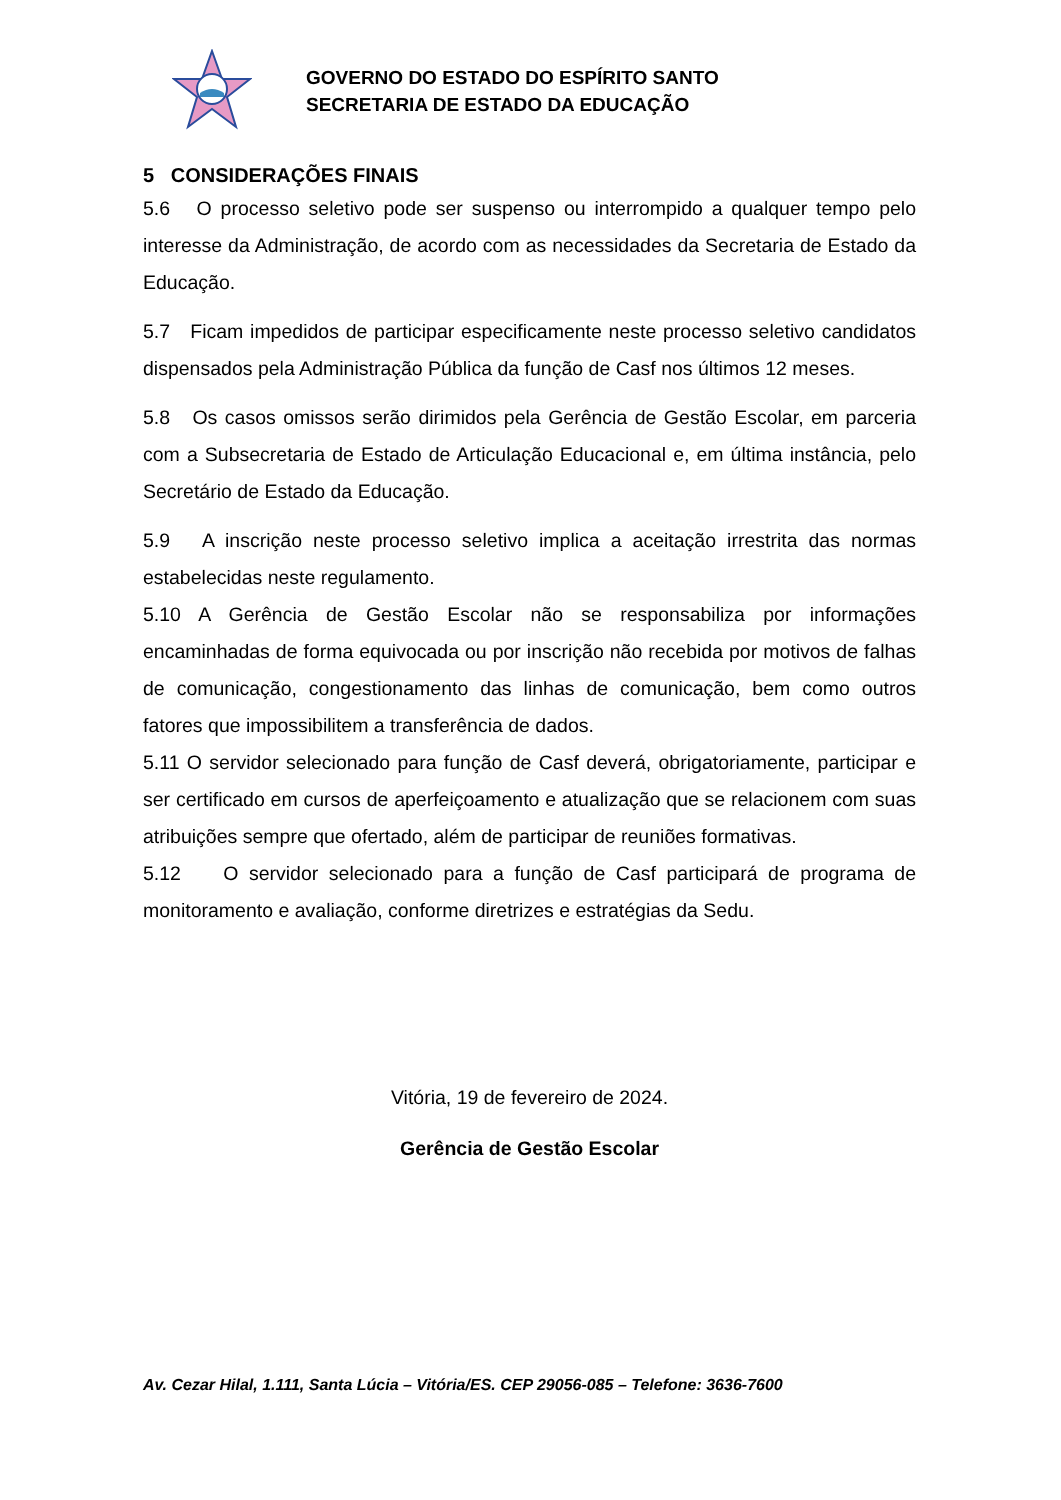GOVERNO DO ESTADO DO ESPÍRITO SANTO
SECRETARIA DE ESTADO DA EDUCAÇÃO
5 CONSIDERAÇÕES FINAIS
5.6 O processo seletivo pode ser suspenso ou interrompido a qualquer tempo pelo interesse da Administração, de acordo com as necessidades da Secretaria de Estado da Educação.
5.7 Ficam impedidos de participar especificamente neste processo seletivo candidatos dispensados pela Administração Pública da função de Casf nos últimos 12 meses.
5.8 Os casos omissos serão dirimidos pela Gerência de Gestão Escolar, em parceria com a Subsecretaria de Estado de Articulação Educacional e, em última instância, pelo Secretário de Estado da Educação.
5.9 A inscrição neste processo seletivo implica a aceitação irrestrita das normas estabelecidas neste regulamento.
5.10 A Gerência de Gestão Escolar não se responsabiliza por informações encaminhadas de forma equivocada ou por inscrição não recebida por motivos de falhas de comunicação, congestionamento das linhas de comunicação, bem como outros fatores que impossibilitem a transferência de dados.
5.11 O servidor selecionado para função de Casf deverá, obrigatoriamente, participar e ser certificado em cursos de aperfeiçoamento e atualização que se relacionem com suas atribuições sempre que ofertado, além de participar de reuniões formativas.
5.12 O servidor selecionado para a função de Casf participará de programa de monitoramento e avaliação, conforme diretrizes e estratégias da Sedu.
Vitória, 19 de fevereiro de 2024.
Gerência de Gestão Escolar
Av. Cezar Hilal, 1.111, Santa Lúcia – Vitória/ES. CEP 29056-085 – Telefone: 3636-7600